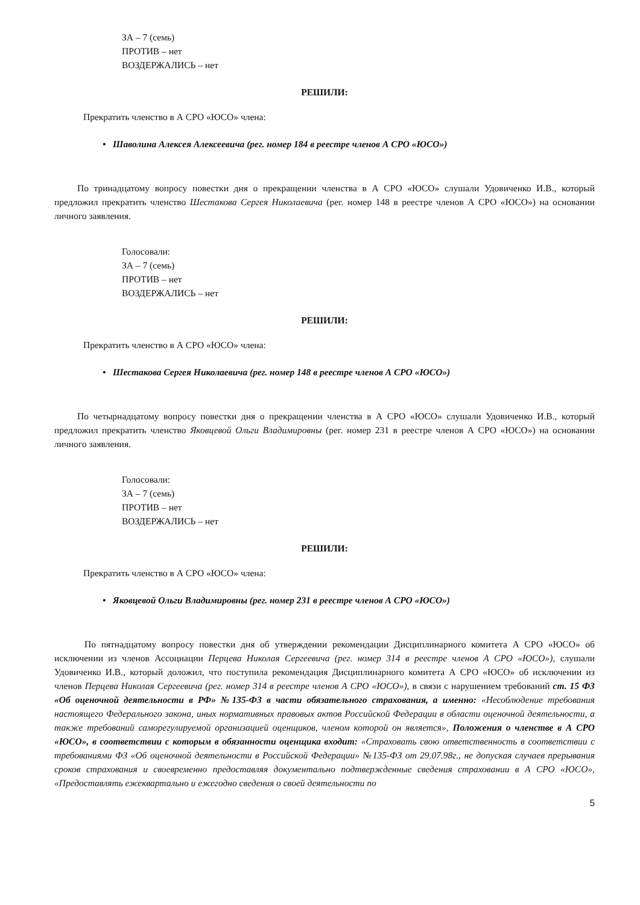ЗА – 7 (семь)
ПРОТИВ – нет
ВОЗДЕРЖАЛИСЬ – нет
РЕШИЛИ:
Прекратить членство в А СРО «ЮСО» члена:
• Шаволина Алексея Алексеевича (рег. номер 184 в реестре членов А СРО «ЮСО»)
По тринадцатому вопросу повестки дня о прекращении членства в А СРО «ЮСО» слушали Удовиченко И.В., который предложил прекратить членство Шестакова Сергея Николаевича (рег. номер 148 в реестре членов А СРО «ЮСО») на основании личного заявления.
Голосовали:
ЗА – 7 (семь)
ПРОТИВ – нет
ВОЗДЕРЖАЛИСЬ – нет
РЕШИЛИ:
Прекратить членство в А СРО «ЮСО» члена:
• Шестакова Сергея Николаевича (рег. номер 148 в реестре членов А СРО «ЮСО»)
По четырнадцатому вопросу повестки дня о прекращении членства в А СРО «ЮСО» слушали Удовиченко И.В., который предложил прекратить членство Яковцевой Ольги Владимировны (рег. номер 231 в реестре членов А СРО «ЮСО») на основании личного заявления.
Голосовали:
ЗА – 7 (семь)
ПРОТИВ – нет
ВОЗДЕРЖАЛИСЬ – нет
РЕШИЛИ:
Прекратить членство в А СРО «ЮСО» члена:
• Яковцевой Ольги Владимировны (рег. номер 231 в реестре членов А СРО «ЮСО»)
По пятнадцатому вопросу повестки дня об утверждении рекомендации Дисциплинарного комитета А СРО «ЮСО» об исключении из членов Ассоциации Перцева Николая Сергеевича (рег. номер 314 в реестре членов А СРО «ЮСО»), слушали Удовиченко И.В., который доложил, что поступила рекомендация Дисциплинарного комитета А СРО «ЮСО» об исключении из членов Перцева Николая Сергеевича (рег. номер 314 в реестре членов А СРО «ЮСО»), в связи с нарушением требований ст. 15 ФЗ «Об оценочной деятельности в РФ» №135-ФЗ в части обязательного страхования, а именно: «Несоблюдение требования настоящего Федерального закона, иных нормативных правовых актов Российской Федерации в области оценочной деятельности, а также требований саморегулируемой организацией оценщиков, членом которой он является», Положения о членстве в А СРО «ЮСО», в соответствии с которым в обязанности оценщика входит: «Страховать свою ответственность в соответствии с требованиями ФЗ «Об оценочной деятельности в Российской Федерации» №135-ФЗ от 29.07.98г., не допуская случаев прерывания сроков страхования и своевременно предоставляя документально подтвержденные сведения страховании в А СРО «ЮСО», «Предоставлять ежеквартально и ежегодно сведения о своей деятельности по
5